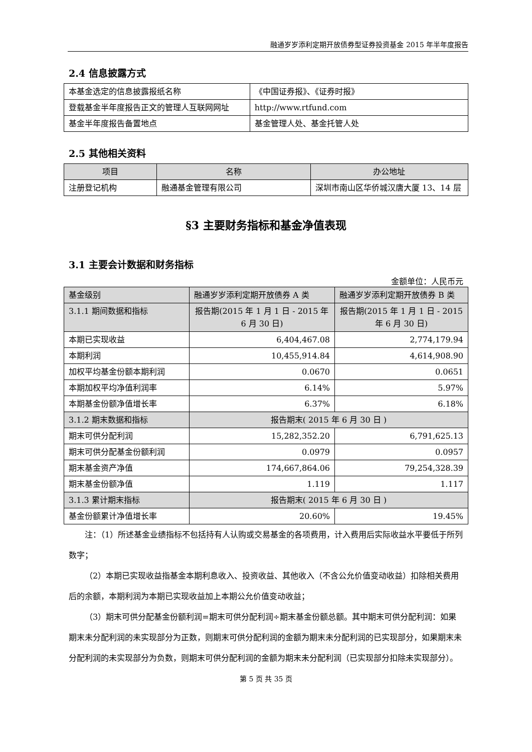融通岁岁添利定期开放债券型证券投资基金 2015 年半年度报告
2.4 信息披露方式
| 本基金选定的信息披露报纸名称 | 《中国证券报》、《证券时报》 |
| 登载基金半年度报告正文的管理人互联网网址 | http://www.rtfund.com |
| 基金半年度报告备置地点 | 基金管理人处、基金托管人处 |
2.5 其他相关资料
| 项目 | 名称 | 办公地址 |
| --- | --- | --- |
| 注册登记机构 | 融通基金管理有限公司 | 深圳市南山区华侨城汉唐大厦 13、14 层 |
§3 主要财务指标和基金净值表现
3.1 主要会计数据和财务指标
金额单位：人民币元
| 基金级别 | 融通岁岁添利定期开放债券 A 类 | 融通岁岁添利定期开放债券 B 类 |
| 3.1.1 期间数据和指标 | 报告期(2015 年 1 月 1 日 - 2015 年 6 月 30 日) | 报告期(2015 年 1 月 1 日 - 2015 年 6 月 30 日) |
| 本期已实现收益 | 6,404,467.08 | 2,774,179.94 |
| 本期利润 | 10,455,914.84 | 4,614,908.90 |
| 加权平均基金份额本期利润 | 0.0670 | 0.0651 |
| 本期加权平均净值利润率 | 6.14% | 5.97% |
| 本期基金份额净值增长率 | 6.37% | 6.18% |
| 3.1.2 期末数据和指标 | 报告期末( 2015 年 6 月 30 日 ) | |
| 期末可供分配利润 | 15,282,352.20 | 6,791,625.13 |
| 期末可供分配基金份额利润 | 0.0979 | 0.0957 |
| 期末基金资产净值 | 174,667,864.06 | 79,254,328.39 |
| 期末基金份额净值 | 1.119 | 1.117 |
| 3.1.3 累计期末指标 | 报告期末( 2015 年 6 月 30 日 ) | |
| 基金份额累计净值增长率 | 20.60% | 19.45% |
注：（1）所述基金业绩指标不包括持有人认购或交易基金的各项费用，计入费用后实际收益水平要低于所列数字；
（2）本期已实现收益指基金本期利息收入、投资收益、其他收入（不含公允价值变动收益）扣除相关费用后的余额，本期利润为本期已实现收益加上本期公允价值变动收益；
（3）期末可供分配基金份额利润=期末可供分配利润÷期末基金份额总额。其中期末可供分配利润：如果期末未分配利润的未实现部分为正数，则期末可供分配利润的金额为期末未分配利润的已实现部分，如果期末未分配利润的未实现部分为负数，则期末可供分配利润的金额为期末未分配利润（已实现部分扣除未实现部分）。
第 5 页 共 35 页